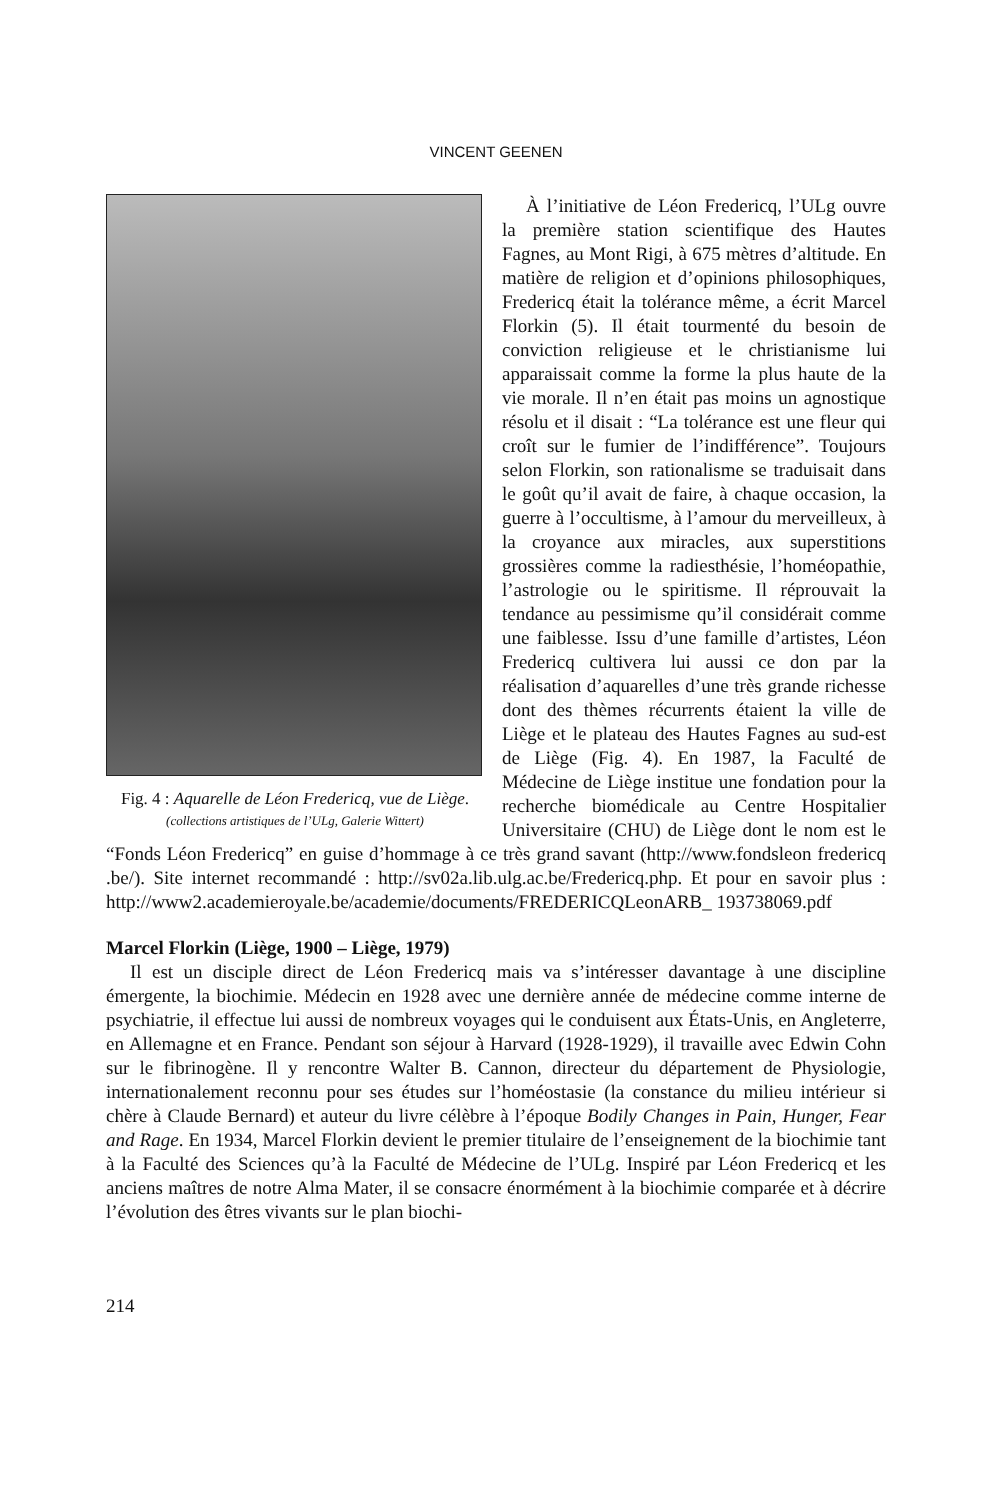VINCENT GEENEN
Fig. 4 : Aquarelle de Léon Fredericq, vue de Liège. (collections artistiques de l’ULg, Galerie Wittert)
À l’initiative de Léon Fredericq, l’ULg ouvre la première station scientifique des Hautes Fagnes, au Mont Rigi, à 675 mètres d’altitude. En matière de religion et d’opinions philosophiques, Fredericq était la tolérance même, a écrit Marcel Florkin (5). Il était tourmenté du besoin de conviction religieuse et le christianisme lui apparaissait comme la forme la plus haute de la vie morale. Il n’en était pas moins un agnostique résolu et il disait : “La tolérance est une fleur qui croît sur le fumier de l’indifférence”. Toujours selon Florkin, son rationalisme se traduisait dans le goût qu’il avait de faire, à chaque occasion, la guerre à l’occultisme, à l’amour du merveilleux, à la croyance aux miracles, aux superstitions grossières comme la radiesthésie, l’homéopathie, l’astrologie ou le spiritisme. Il réprouvait la tendance au pessimisme qu’il considérait comme une faiblesse. Issu d’une famille d’artistes, Léon Fredericq cultivera lui aussi ce don par la réalisation d’aquarelles d’une très grande richesse dont des thèmes récurrents étaient la ville de Liège et le plateau des Hautes Fagnes au sud-est de Liège (Fig. 4). En 1987, la Faculté de Médecine de Liège institue une fondation pour la recherche biomédicale au Centre Hospitalier Universitaire (CHU) de Liège dont le nom est le “Fonds Léon Fredericq” en guise d’hommage à ce très grand savant (http://www.fondsleon fredericq .be/). Site internet recommandé : http://sv02a.lib.ulg.ac.be/Fredericq.php. Et pour en savoir plus : http://www2.academieroyale.be/academie/documents/FREDERICQLeonARB_ 193738069.pdf
Marcel Florkin (Liège, 1900 – Liège, 1979)
Il est un disciple direct de Léon Fredericq mais va s’intéresser davantage à une discipline émergente, la biochimie. Médecin en 1928 avec une dernière année de médecine comme interne de psychiatrie, il effectue lui aussi de nombreux voyages qui le conduisent aux États-Unis, en Angleterre, en Allemagne et en France. Pendant son séjour à Harvard (1928-1929), il travaille avec Edwin Cohn sur le fibrinogène. Il y rencontre Walter B. Cannon, directeur du département de Physiologie, internationalement reconnu pour ses études sur l’homéostasie (la constance du milieu intérieur si chère à Claude Bernard) et auteur du livre célèbre à l’époque Bodily Changes in Pain, Hunger, Fear and Rage. En 1934, Marcel Florkin devient le premier titulaire de l’enseignement de la biochimie tant à la Faculté des Sciences qu’à la Faculté de Médecine de l’ULg. Inspiré par Léon Fredericq et les anciens maîtres de notre Alma Mater, il se consacre énormément à la biochimie comparée et à décrire l’évolution des êtres vivants sur le plan biochi-
214